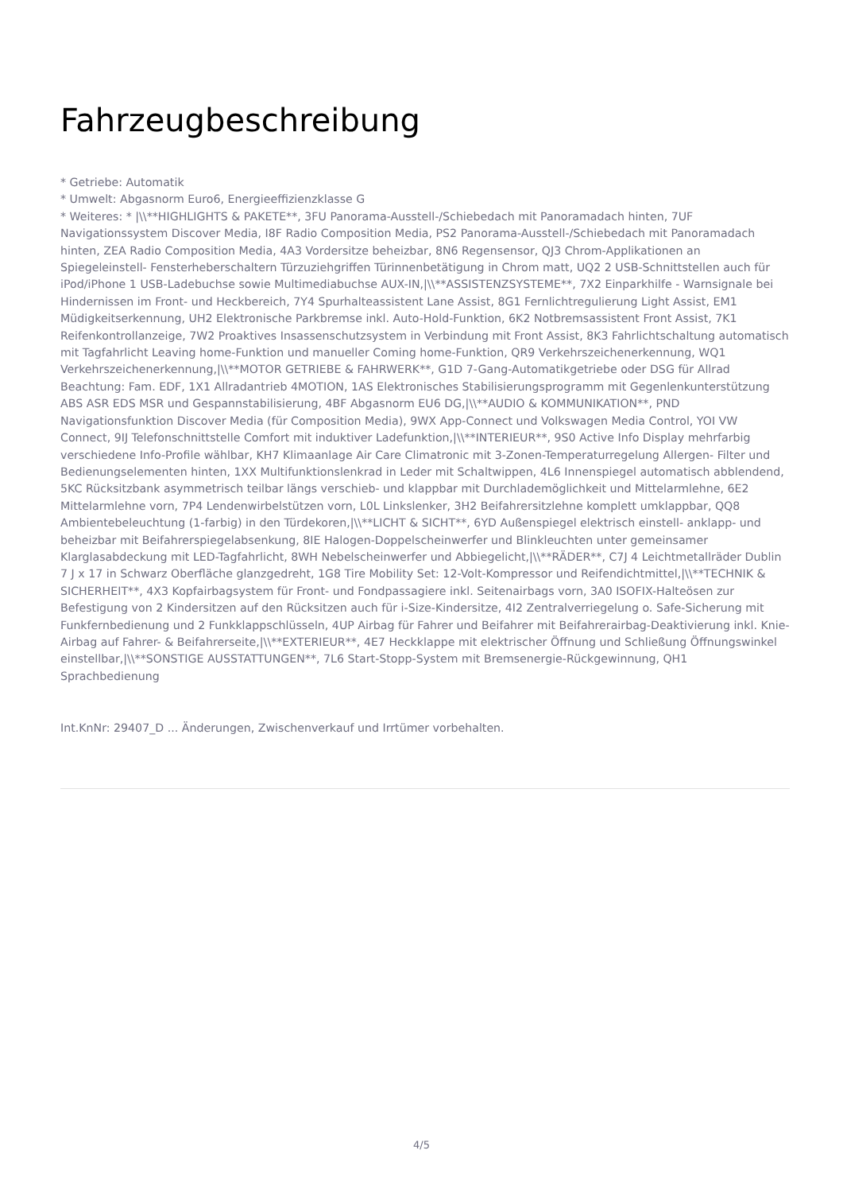Fahrzeugbeschreibung
* Getriebe: Automatik
* Umwelt: Abgasnorm Euro6, Energieeffizienzklasse G
* Weiteres: * |\\**HIGHLIGHTS & PAKETE**, 3FU Panorama-Ausstell-/Schiebedach mit Panoramadach hinten, 7UF Navigationssystem Discover Media, I8F Radio Composition Media, PS2 Panorama-Ausstell-/Schiebedach mit Panoramadach hinten, ZEA Radio Composition Media, 4A3 Vordersitze beheizbar, 8N6 Regensensor, QJ3 Chrom-Applikationen an Spiegeleinstell- Fensterheberschaltern Türzuziehgriffen Türinnenbetätigung in Chrom matt, UQ2 2 USB-Schnittstellen auch für iPod/iPhone 1 USB-Ladebuchse sowie Multimediabuchse AUX-IN,|\\**ASSISTENZSYSTEME**, 7X2 Einparkhilfe - Warnsignale bei Hindernissen im Front- und Heckbereich, 7Y4 Spurhalteassistent Lane Assist, 8G1 Fernlichtregulierung Light Assist, EM1 Müdigkeitserkennung, UH2 Elektronische Parkbremse inkl. Auto-Hold-Funktion, 6K2 Notbremsassistent Front Assist, 7K1 Reifenkontrollanzeige, 7W2 Proaktives Insassenschutzsystem in Verbindung mit Front Assist, 8K3 Fahrlichtschaltung automatisch mit Tagfahrlicht Leaving home-Funktion und manueller Coming home-Funktion, QR9 Verkehrszeichenerkennung, WQ1 Verkehrszeichenerkennung,|\\**MOTOR GETRIEBE & FAHRWERK**, G1D 7-Gang-Automatikgetriebe oder DSG für Allrad Beachtung: Fam. EDF, 1X1 Allradantrieb 4MOTION, 1AS Elektronisches Stabilisierungsprogramm mit Gegenlenkunterstützung ABS ASR EDS MSR und Gespannstabilisierung, 4BF Abgasnorm EU6 DG,|\\**AUDIO & KOMMUNIKATION**, PND Navigationsfunktion Discover Media (für Composition Media), 9WX App-Connect und Volkswagen Media Control, YOI VW Connect, 9IJ Telefonschnittstelle Comfort mit induktiver Ladefunktion,|\\**INTERIEUR**, 9S0 Active Info Display mehrfarbig verschiedene Info-Profile wählbar, KH7 Klimaanlage Air Care Climatronic mit 3-Zonen-Temperaturregelung Allergen- Filter und Bedienungselementen hinten, 1XX Multifunktionslenkrad in Leder mit Schaltwippen, 4L6 Innenspiegel automatisch abblendend, 5KC Rücksitzbank asymmetrisch teilbar längs verschieb- und klappbar mit Durchlademöglichkeit und Mittelarmlehne, 6E2 Mittelarmlehne vorn, 7P4 Lendenwirbelstützen vorn, L0L Linkslenker, 3H2 Beifahrersitzlehne komplett umklappbar, QQ8 Ambientebeleuchtung (1-farbig) in den Türdekoren,|\\**LICHT & SICHT**, 6YD Außenspiegel elektrisch einstell- anklapp- und beheizbar mit Beifahrerspiegelabsenkung, 8IE Halogen-Doppelscheinwerfer und Blinkleuchten unter gemeinsamer Klarglasabdeckung mit LED-Tagfahrlicht, 8WH Nebelscheinwerfer und Abbiegelicht,|\\**RÄDER**, C7J 4 Leichtmetallräder Dublin 7 J x 17 in Schwarz Oberfläche glanzgedreht, 1G8 Tire Mobility Set: 12-Volt-Kompressor und Reifendichtmittel,|\\**TECHNIK & SICHERHEIT**, 4X3 Kopfairbagsystem für Front- und Fondpassagiere inkl. Seitenairbags vorn, 3A0 ISOFIX-Halteösen zur Befestigung von 2 Kindersitzen auf den Rücksitzen auch für i-Size-Kindersitze, 4I2 Zentralverriegelung o. Safe-Sicherung mit Funkfernbedienung und 2 Funkklappschlüsseln, 4UP Airbag für Fahrer und Beifahrer mit Beifahrerairbag-Deaktivierung inkl. Knie-Airbag auf Fahrer- & Beifahrerseite,|\\**EXTERIEUR**, 4E7 Heckklappe mit elektrischer Öffnung und Schließung Öffnungswinkel einstellbar,|\\**SONSTIGE AUSSTATTUNGEN**, 7L6 Start-Stopp-System mit Bremsenergie-Rückgewinnung, QH1 Sprachbedienung
Int.KnNr: 29407_D ... Änderungen, Zwischenverkauf und Irrtümer vorbehalten.
4/5